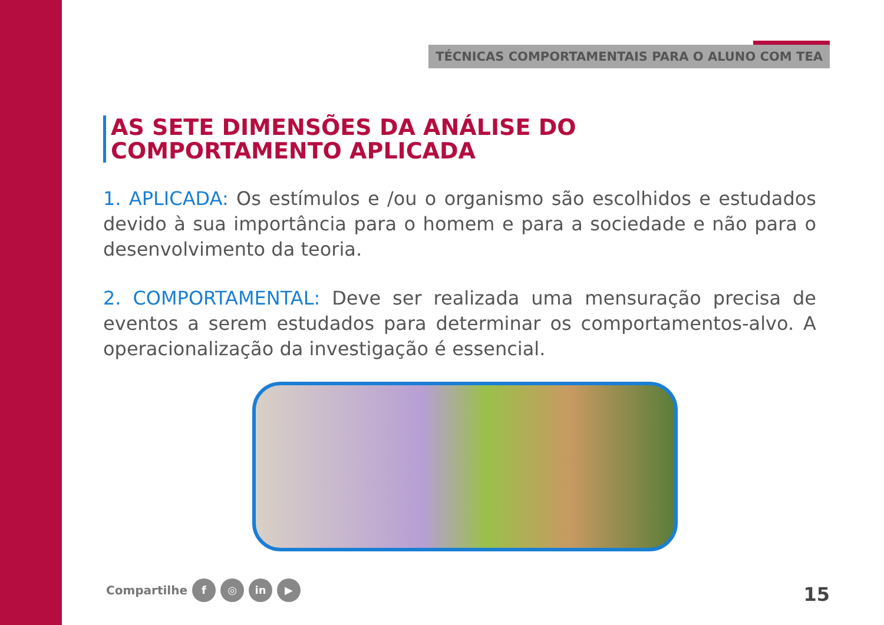TÉCNICAS COMPORTAMENTAIS PARA O ALUNO COM TEA
AS SETE DIMENSÕES DA ANÁLISE DO
COMPORTAMENTO APLICADA
1. APLICADA: Os estímulos e /ou o organismo são escolhidos e estudados devido à sua importância para o homem e para a sociedade e não para o desenvolvimento da teoria.
2. COMPORTAMENTAL: Deve ser realizada uma mensuração precisa de eventos a serem estudados para determinar os comportamentos-alvo. A operacionalização da investigação é essencial.
Compartilhe f ◎ in ▶ 15